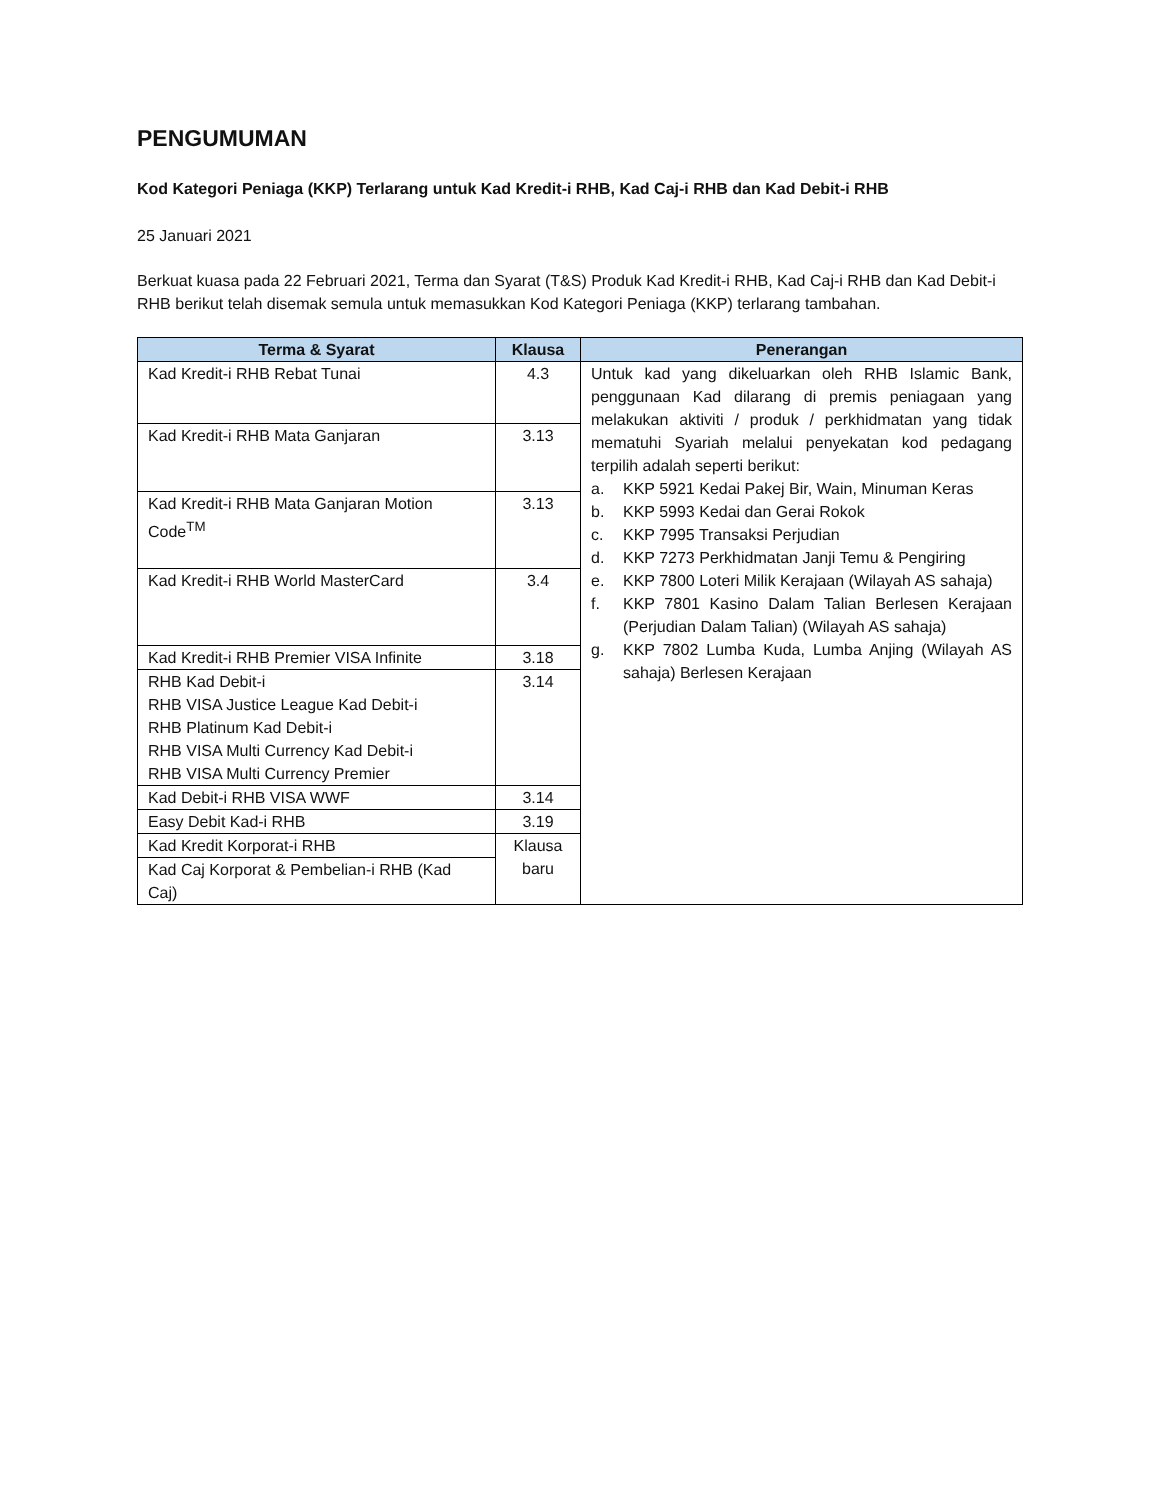PENGUMUMAN
Kod Kategori Peniaga (KKP) Terlarang untuk Kad Kredit-i RHB, Kad Caj-i RHB dan Kad Debit-i RHB
25 Januari 2021
Berkuat kuasa pada 22 Februari 2021, Terma dan Syarat (T&S) Produk Kad Kredit-i RHB, Kad Caj-i RHB dan Kad Debit-i RHB berikut telah disemak semula untuk memasukkan Kod Kategori Peniaga (KKP) terlarang tambahan.
| Terma & Syarat | Klausa | Penerangan |
| --- | --- | --- |
| Kad Kredit-i RHB Rebat Tunai | 4.3 | Untuk kad yang dikeluarkan oleh RHB Islamic Bank, penggunaan Kad dilarang di premis peniagaan yang melakukan aktiviti / produk / perkhidmatan yang tidak mematuhi Syariah melalui penyekatan kod pedagang terpilih adalah seperti berikut: a. KKP 5921 Kedai Pakej Bir, Wain, Minuman Keras b. KKP 5993 Kedai dan Gerai Rokok c. KKP 7995 Transaksi Perjudian d. KKP 7273 Perkhidmatan Janji Temu & Pengiring e. KKP 7800 Loteri Milik Kerajaan (Wilayah AS sahaja) f. KKP 7801 Kasino Dalam Talian Berlesen Kerajaan (Perjudian Dalam Talian) (Wilayah AS sahaja) g. KKP 7802 Lumba Kuda, Lumba Anjing (Wilayah AS sahaja) Berlesen Kerajaan |
| Kad Kredit-i RHB Mata Ganjaran | 3.13 | |
| Kad Kredit-i RHB Mata Ganjaran Motion Code<sup>TM</sup> | 3.13 | |
| Kad Kredit-i RHB World MasterCard | 3.4 | |
| Kad Kredit-i RHB Premier VISA Infinite | 3.18 | |
| RHB Kad Debit-i RHB VISA Justice League Kad Debit-i RHB Platinum Kad Debit-i RHB VISA Multi Currency Kad Debit-i RHB VISA Multi Currency Premier | 3.14 | |
| Kad Debit-i RHB VISA WWF | 3.14 | |
| Easy Debit Kad-i RHB | 3.19 | |
| Kad Kredit Korporat-i RHB | Klausa baru | |
| Kad Caj Korporat & Pembelian-i RHB (Kad Caj) | | |